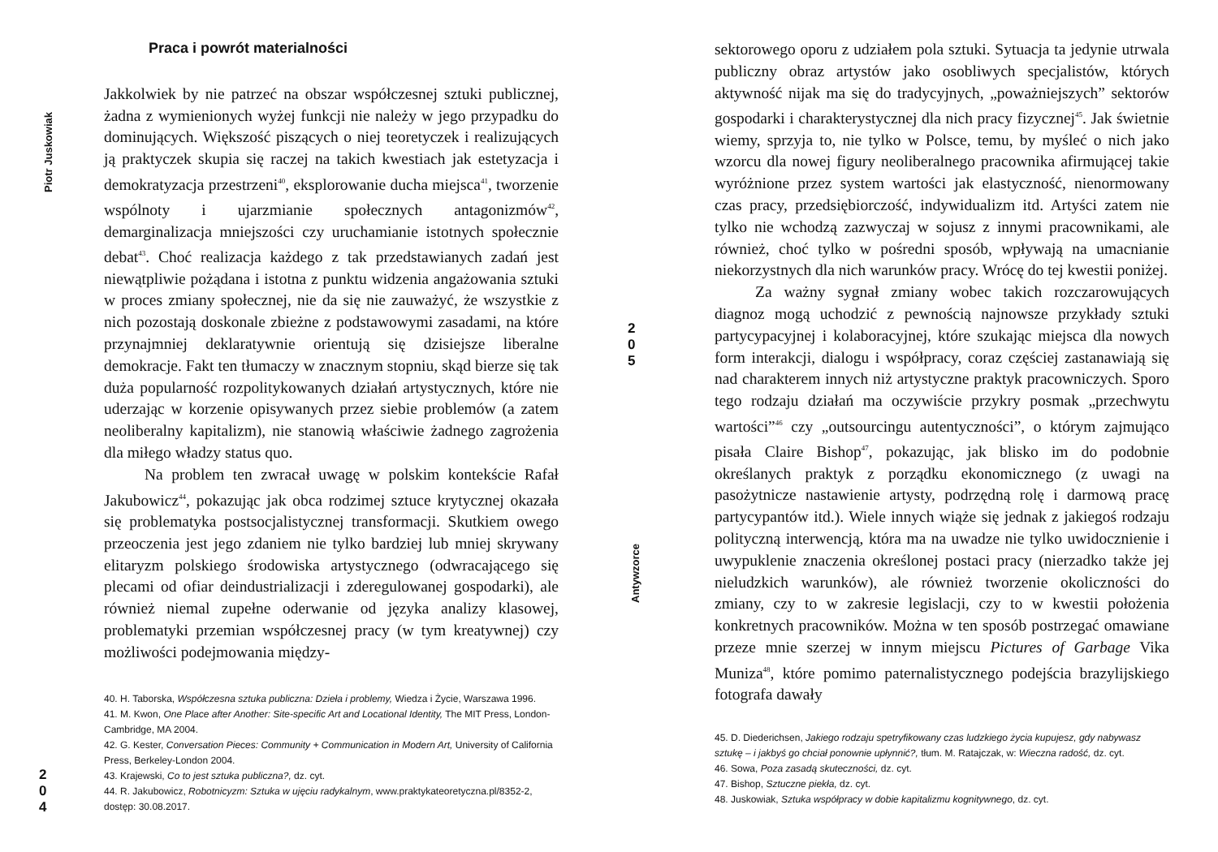Piotr Juskowiak
2
0
4
Praca i powrót materialności
Jakkolwiek by nie patrzeć na obszar współczesnej sztuki publicznej, żadna z wymienionych wyżej funkcji nie należy w jego przypadku do dominujących. Większość piszących o niej teoretyczek i realizujących ją praktyczek skupia się raczej na takich kwestiach jak estetyzacja i demokratyzacja przestrzeni<sup>40</sup>, eksplorowanie ducha miejsca<sup>41</sup>, tworzenie wspólnoty i ujarzmianie społecznych antagonizmów<sup>42</sup>, demarginalizacja mniejszości czy uruchamianie istotnych społecznie debat<sup>43</sup>. Choć realizacja każdego z tak przedstawianych zadań jest niewątpliwie pożądana i istotna z punktu widzenia angażowania sztuki w proces zmiany społecznej, nie da się nie zauważyć, że wszystkie z nich pozostają doskonale zbieżne z podstawowymi zasadami, na które przynajmniej deklaratywnie orientują się dzisiejsze liberalne demokracje. Fakt ten tłumaczy w znacznym stopniu, skąd bierze się tak duża popularność rozpolitykowanych działań artystycznych, które nie uderzając w korzenie opisywanych przez siebie problemów (a zatem neoliberalny kapitalizm), nie stanowią właściwie żadnego zagrożenia dla miłego władzy status quo.
Na problem ten zwracał uwagę w polskim kontekście Rafał Jakubowicz<sup>44</sup>, pokazując jak obca rodzimej sztuce krytycznej okazała się problematyka postsocjalistycznej transformacji. Skutkiem owego przeoczenia jest jego zdaniem nie tylko bardziej lub mniej skrywany elitaryzm polskiego środowiska artystycznego (odwracającego się plecami od ofiar deindustrializacji i zderegulowanej gospodarki), ale również niemal zupełne oderwanie od języka analizy klasowej, problematyki przemian współczesnej pracy (w tym kreatywnej) czy możliwości podejmowania między-
40. H. Taborska, Współczesna sztuka publiczna: Dzieła i problemy, Wiedza i Życie, Warszawa 1996.
41. M. Kwon, One Place after Another: Site-specific Art and Locational Identity, The MIT Press, London-Cambridge, MA 2004.
42. G. Kester, Conversation Pieces: Community + Communication in Modern Art, University of California Press, Berkeley-London 2004.
43. Krajewski, Co to jest sztuka publiczna?, dz. cyt.
44. R. Jakubowicz, Robotnicyzm: Sztuka w ujęciu radykalnym, www.praktykateoretyczna.pl/8352-2, dostęp: 30.08.2017.
2
0
5
Antywzorce
sektorowego oporu z udziałem pola sztuki. Sytuacja ta jedynie utrwala publiczny obraz artystów jako osobliwych specjalistów, których aktywność nijak ma się do tradycyjnych, „poważniejszych” sektorów gospodarki i charakterystycznej dla nich pracy fizycznej<sup>45</sup>. Jak świetnie wiemy, sprzyja to, nie tylko w Polsce, temu, by myśleć o nich jako wzorcu dla nowej figury neoliberalnego pracownika afirmującej takie wyróżnione przez system wartości jak elastyczność, nienormowany czas pracy, przedsiębiorczość, indywidualizm itd. Artyści zatem nie tylko nie wchodzą zazwyczaj w sojusz z innymi pracownikami, ale również, choć tylko w pośredni sposób, wpływają na umacnianie niekorzystnych dla nich warunków pracy. Wrócę do tej kwestii poniżej.
Za ważny sygnał zmiany wobec takich rozczarowujących diagnoz mogą uchodzić z pewnością najnowsze przykłady sztuki partycypacyjnej i kolaboracyjnej, które szukając miejsca dla nowych form interakcji, dialogu i współpracy, coraz częściej zastanawiają się nad charakterem innych niż artystyczne praktyk pracowniczych. Sporo tego rodzaju działań ma oczywiście przykry posmak „przechwytu wartości”<sup>46</sup> czy „outsourcingu autentyczności”, o którym zajmująco pisała Claire Bishop<sup>47</sup>, pokazując, jak blisko im do podobnie określanych praktyk z porządku ekonomicznego (z uwagi na pasożytnicze nastawienie artysty, podrzędną rolę i darmową pracę partycypantów itd.). Wiele innych wiąże się jednak z jakiegoś rodzaju polityczną interwencją, która ma na uwadze nie tylko uwidocznienie i uwypuklenie znaczenia określonej postaci pracy (nierzadko także jej nieludzkich warunków), ale również tworzenie okoliczności do zmiany, czy to w zakresie legislacji, czy to w kwestii położenia konkretnych pracowników. Można w ten sposób postrzegać omawiane przeze mnie szerzej w innym miejscu Pictures of Garbage Vika Muniza<sup>48</sup>, które pomimo paternalistycznego podejścia brazylijskiego fotografa dawały
45. D. Diederichsen, Jakiego rodzaju spetryfikowany czas ludzkiego życia kupujesz, gdy nabywasz sztukę – i jakbyś go chciał ponownie upłynnić?, tłum. M. Ratajczak, w: Wieczna radość, dz. cyt.
46. Sowa, Poza zasadą skuteczności, dz. cyt.
47. Bishop, Sztuczne piekła, dz. cyt.
48. Juskowiak, Sztuka współpracy w dobie kapitalizmu kognitywnego, dz. cyt.